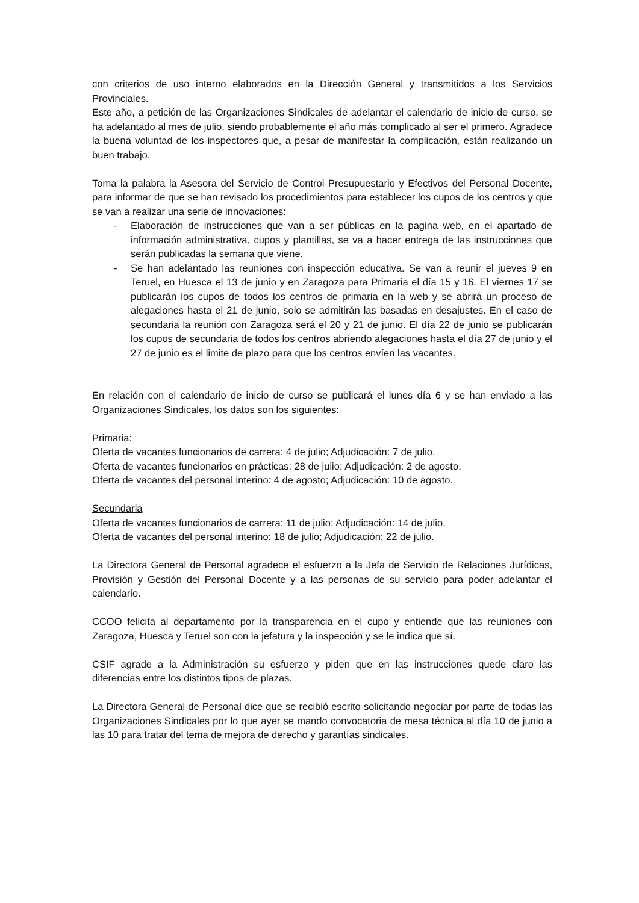con criterios de uso interno elaborados en la Dirección General y transmitidos a los Servicios Provinciales.
Este año, a petición de las Organizaciones Sindicales de adelantar el calendario de inicio de curso, se ha adelantado al mes de julio, siendo probablemente el año más complicado al ser el primero. Agradece la buena voluntad de los inspectores que, a pesar de manifestar la complicación, están realizando un buen trabajo.
Toma la palabra la Asesora del Servicio de Control Presupuestario y Efectivos del Personal Docente, para informar de que se han revisado los procedimientos para establecer los cupos de los centros y que se van a realizar una serie de innovaciones:
- Elaboración de instrucciones que van a ser públicas en la pagina web, en el apartado de información administrativa, cupos y plantillas, se va a hacer entrega de las instrucciones que serán publicadas la semana que viene.
- Se han adelantado las reuniones con inspección educativa. Se van a reunir el jueves 9 en Teruel, en Huesca el 13 de junio y en Zaragoza para Primaria el día 15 y 16. El viernes 17 se publicarán los cupos de todos los centros de primaria en la web y se abrirá un proceso de alegaciones hasta el 21 de junio, solo se admitirán las basadas en desajustes. En el caso de secundaria la reunión con Zaragoza será el 20 y 21 de junio. El día 22 de junio se publicarán los cupos de secundaria de todos los centros abriendo alegaciones hasta el día 27 de junio y el 27 de junio es el limite de plazo para que los centros envíen las vacantes.
En relación con el calendario de inicio de curso se publicará el lunes día 6 y se han enviado a las Organizaciones Sindicales, los datos son los siguientes:
Primaria:
Oferta de vacantes funcionarios de carrera: 4 de julio; Adjudicación: 7 de julio.
Oferta de vacantes funcionarios en prácticas: 28 de julio; Adjudicación: 2 de agosto.
Oferta de vacantes del personal interino: 4 de agosto; Adjudicación: 10 de agosto.
Secundaria
Oferta de vacantes funcionarios de carrera: 11 de julio; Adjudicación: 14 de julio.
Oferta de vacantes del personal interino: 18 de julio; Adjudicación: 22 de julio.
La Directora General de Personal agradece el esfuerzo a la Jefa de Servicio de Relaciones Jurídicas, Provisión y Gestión del Personal Docente y a las personas de su servicio para poder adelantar el calendario.
CCOO felicita al departamento por la transparencia en el cupo y entiende que las reuniones con Zaragoza, Huesca y Teruel son con la jefatura y la inspección y se le indica que sí.
CSIF agrade a la Administración su esfuerzo y piden que en las instrucciones quede claro las diferencias entre los distintos tipos de plazas.
La Directora General de Personal dice que se recibió escrito solicitando negociar por parte de todas las Organizaciones Sindicales por lo que ayer se mando convocatoria de mesa técnica al día 10 de junio a las 10 para tratar del tema de mejora de derecho y garantías sindicales.